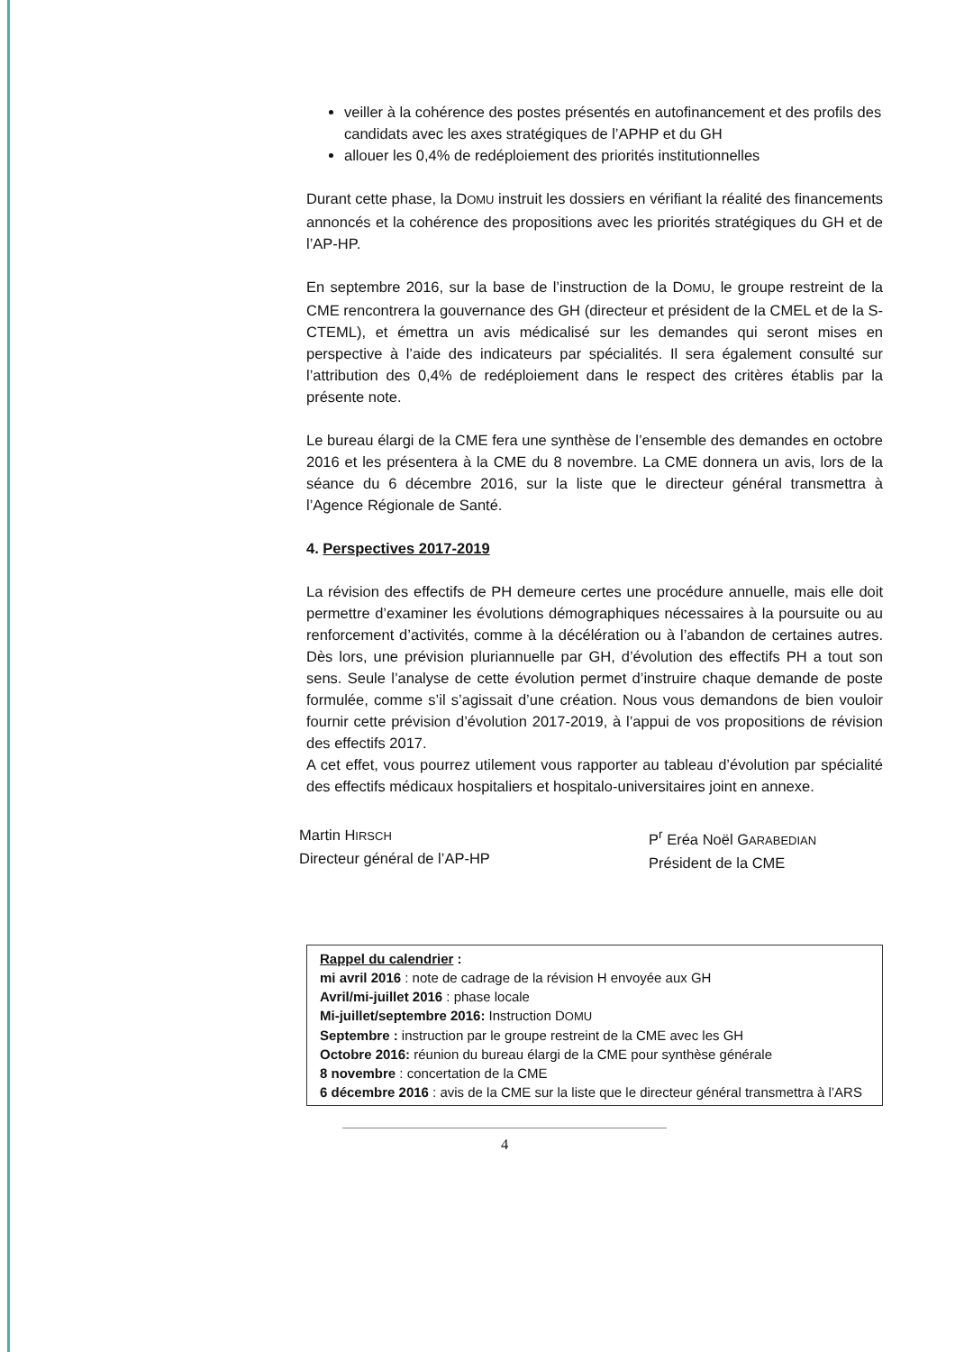veiller à la cohérence des postes présentés en autofinancement et des profils des candidats avec les axes stratégiques de l’APHP et du GH
allouer les 0,4% de redéploiement des priorités institutionnelles
Durant cette phase, la DOMU instruit les dossiers en vérifiant la réalité des financements annoncés et la cohérence des propositions avec les priorités stratégiques du GH et de l’AP-HP.
En septembre 2016, sur la base de l’instruction de la DOMU, le groupe restreint de la CME rencontrera la gouvernance des GH (directeur et président de la CMEL et de la S-CTEML), et émettra un avis médicalisé sur les demandes qui seront mises en perspective à l’aide des indicateurs par spécialités. Il sera également consulté sur l’attribution des 0,4% de redéploiement dans le respect des critères établis par la présente note.
Le bureau élargi de la CME fera une synthèse de l’ensemble des demandes en octobre 2016 et les présentera à la CME du 8 novembre. La CME donnera un avis, lors de la séance du 6 décembre 2016, sur la liste que le directeur général transmettra à l’Agence Régionale de Santé.
4. Perspectives 2017-2019
La révision des effectifs de PH demeure certes une procédure annuelle, mais elle doit permettre d’examiner les évolutions démographiques nécessaires à la poursuite ou au renforcement d’activités, comme à la décélération ou à l’abandon de certaines autres. Dès lors, une prévision pluriannuelle par GH, d’évolution des effectifs PH a tout son sens. Seule l’analyse de cette évolution permet d’instruire chaque demande de poste formulée, comme s’il s’agissait d’une création. Nous vous demandons de bien vouloir fournir cette prévision d’évolution 2017-2019, à l’appui de vos propositions de révision des effectifs 2017.
A cet effet, vous pourrez utilement vous rapporter au tableau d’évolution par spécialité des effectifs médicaux hospitaliers et hospitalo-universitaires joint en annexe.
Martin HIRSCH
Directeur général de l’AP-HP
P<sup>r</sup> Eréa Noël GARABEDIAN
Président de la CME
Rappel du calendrier :
mi avril 2016 : note de cadrage de la révision H envoyée aux GH
Avril/mi-juillet 2016 : phase locale
Mi-juillet/septembre 2016: Instruction DOMU
Septembre : instruction par le groupe restreint de la CME avec les GH
Octobre 2016: réunion du bureau élargi de la CME pour synthèse générale
8 novembre : concertation de la CME
6 décembre 2016 : avis de la CME sur la liste que le directeur général transmettra à l’ARS
4